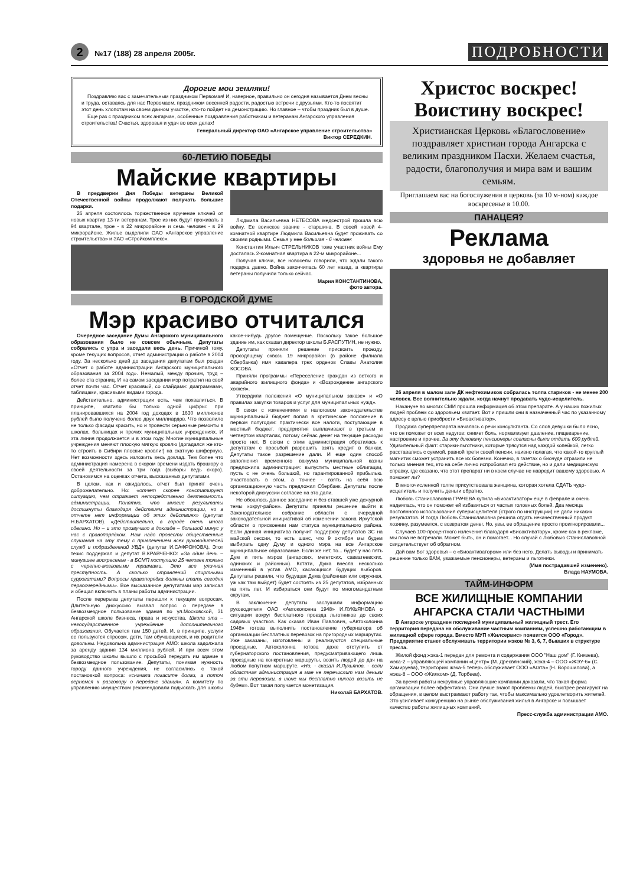2 №17 (188) 28 апреля 2005г.
ПОДРОБНОСТИ
Дорогие мои земляки!
Поздравляю вас с замечательным праздником Первомая! И, наверное, правильно он сегодня называется Днем весны и труда, оставаясь для нас Первомаем, праздником весенней радости, радостью встречи с друзьями. Кто-то посвятит этот день хлопотам на своем дачном участке, кто-то пойдет на демонстрацию. Но главное – чтобы праздник был в душе.
Еще раз с праздником всех ангарчан, особенные поздравления работникам и ветеранам Ангарского управления строительства! Счастья, здоровья и удач во всех делах!
Генеральный директор ОАО «Ангарское управление строительства»
Виктор СЕРЕДКИН.
60-ЛЕТИЮ ПОБЕДЫ
Майские квартиры
В преддверии Дня Победы ветераны Великой Отечественной войны продолжают получать большие подарки.
26 апреля состоялось торжественное вручение ключей от новых квартир 13-ти ветеранам. Трое из них будут проживать в 94 квартале, трое - в 22 микрорайоне и семь человек - в 29 микрорайоне. Жилье выделили ОАО «Ангарское управление строительства» и ЗАО «Стройкомплекс».
Людмила Васильевна НЕТЕСОВА медсестрой прошла всю войну. Ее воинское звание - старшина. В своей новой 4-комнатной квартире Людмила Васильевна будет проживать со своими родными. Семья у нее большая - 6 человек
Константин Ильич СТРЕЛЬНИКОВ тоже участник войны Ему досталась 2-комнатная квартира в 22-м микрорайоне...
Получая ключи, все новоселы говорили, что ждали такого подарка давно. Война закончилась 60 лет назад, а квартиры ветераны получили только сейчас.
Мария КОНСТАНТИНОВА,
фото автора.
В ГОРОДСКОЙ ДУМЕ
Мэр красиво отчитался
Очередное заседание Думы Ангарского муниципального образования было не совсем обычным. Депутаты собрались с утра и заседали весь день. Причиной тому, кроме текущих вопросов, отчет администрации о работе в 2004 году. За несколько дней до заседания депутатам был роздан «Отчет о работе администрации Ангарского муниципального образования за 2004 год». Немалый, между прочим, труд – более ста страниц. И на самом заседании мэр потратил на свой отчет почти час. Отчет красивый, со слайдами: диаграммами, таблицами, красивыми видами города.
Действительно, администрации есть, чем похвалиться. В принципе, хватило бы только одной цифры: при планировавшихся на 2004 год доходах в 1630 миллионов рублей было получено более двух миллиардов. Что позволило не только фасады красить, но и провести серьезные ремонты в школах, больницах и прочих муниципальных учреждениях. И эта линия продолжается и в этом году. Многие муниципальные учреждения меняют плоскую мягкую кровлю (догадался же кто-то строить в Сибири плоские кровли!) на скатную шиферную. Нет возможности здесь изложить весь доклад. Тем более что администрация намерена в скором времени издать брошюру о своей деятельности за три года (выборы ведь скоро). Остановимся на оценках отчета, высказанных депутатами.
В целом, как и ожидалось, отчет был принят очень доброжелательно. Но: «отчет скорее констатирует ситуацию, чем отражает непосредственно деятельность администрации. Понятно, что многие результаты достигнуты благодаря действиям администрации, но в отчете нет информации об этих действиях» (депутат Н.БАРХАТОВ). «Действительно, в городе очень много сделано. Но – и это прозвучало в докладе – большой минус у нас с правопорядком. Нам надо провести общественные слушания на эту тему с привлечением всех руководителей служб и подразделений УВД» (депутат И.САФРОНОВА). Этот тезис поддержал и депутат В.КРАВЧЕНКО: «За один день – минувшее воскресенье - в БСМП поступило 25 человек только с черепно-мозговыми травмами. Это все уличная преступность. А сколько отравлений спиртными суррогатами? Вопросы правопорядка должны стать сегодня первоочередными». Все высказанное депутатами мэр записал и обещал включить в планы работы администрации.
После перерыва депутаты перешли к текущим вопросам. Длительную дискуссию вызвал вопрос о передаче в безвозмездное пользование здания по ул.Московской, 31 Ангарской школе бизнеса, права и искусства. Школа эта – негосударственное учреждение дополнительного образования. Обучается там 150 детей. И, в принципе, услуги ее пользуются спросом, дети, там обучающиеся, и их родители довольны. Недовольна администрация АМО: школа задолжала за аренду здания 134 миллиона рублей. И при всем этом руководство школы вышло с просьбой передать им здание в безвозмездное пользование. Депутаты, понимая нужность городу данного учреждения, не согласились с такой постановкой вопроса: «сначала погасите долги, а потом вернемся к разговору о передаче здания». А комитету по управлению имуществом рекомендовали подыскать для школы какое-нибудь другое помещение. Поскольку такое большое здание им, как сказал директор школы Б.РАСПУТИН, не нужно.
Депутаты приняли решение присвоить проезду, проходящему сквозь 19 микрорайон (в районе филиала Сбербанка) имя кавалера трех орденов Славы Анатолия КОСОВА.
Приняли программы «Переселение граждан из ветхого и аварийного жилищного фонда» и «Возрождение ангарского хоккея».
Утвердили положения «О муниципальном заказе» и «О правилах закупки товаров и услуг для муниципальных нужд».
В связи с изменениями в налоговом законодательстве муниципальный бюджет попал в критическое положение в первом полугодии: практически все налоги, поступающие в местный бюджет, предприятия выплачивают в третьем и четвертом кварталах, потому сейчас денег на текущие расходы просто нет. В связи с этим администрация обратилась к депутатам с просьбой разрешить взять кредит в банках. Депутаты такое разрешение дали. И еще один способ заполнения временного вакуума муниципальной казны предложила администрация: выпустить местные облигации, пусть с не очень большой, но гарантированной прибылью. Участвовать в этом, а точнее - взять на себя всю организационную часть предложил Сбербанк. Депутаты после некоторой дискуссии согласие на это дали.
Не обошлось данное заседание и без ставшей уже дежурной темы «округ-район». Депутаты приняли решение выйти в Законодательное собрание области с очередной законодательной инициативой об изменении закона Иркутской области о присвоении нам статуса муниципального района. Если данная инициатива получит поддержку депутатов ЗС на майской сессии, то есть шанс, что 9 октября мы будем выбирать одну Думу и одного мэра на все Ангарское муниципальное образование. Если же нет, то... будет у нас пять Дум и пять мэров (ангарских, мегетских, савватеевских, одинских и районных). Кстати, Дума внесла несколько изменений в устав АМО, касающихся будущих выборов. Депутаты решили, что будущая Дума (районная или окружная, уж как там выйдет) будет состоять из 25 депутатов, избранных на пять лет. И избираться они будут по многомандатным округам.
В заключение депутаты заслушали информацию руководителя ОАО «Автоколонна 1948» И.ЛУКЬЯНОВА о ситуации вокруг бесплатного проезда льготников до своих садовых участков. Как сказал Иван Павлович, «Автоколонна 1948» готова выполнить постановление губернатора об организации бесплатных перевозок на пригородных маршрутах. Уже заказаны, изготовлены и реализуются специальные проездные. Автоколонна готова даже отступить от губернаторского постановления, предусматривающего лишь проездные на конкретные маршруты, возить людей до дач на любом попутном маршруте. «Но, - сказал И.Лукьянов, - если областная администрация в мае не перечислит нам деньги за эти перевозки, в июне мы бесплатно никого возить не будем». Вот такая получается монетизация.
Николай БАРХАТОВ.
Христос воскрес!
Воистину воскрес!
Христианская Церковь «Благословение» поздравляет христиан города Ангарска с великим праздником Пасхи. Желаем счастья, радости, благополучия и мира вам и вашим семьям.
Приглашаем вас на богослужения в церковь (за 10 м-ном) каждое воскресенье в 10.00.
ПАНАЦЕЯ?
Реклама
здоровья не добавляет
26 апреля в малом зале ДК нефтехимиков собралась толпа стариков - не менее 200 человек. Все волнительно ждали, когда начнут продавать чудо-исцелитель.
Накануне во многих СМИ прошла информация об этом препарате. А у наших пожилых людей проблем со здоровьем хватает. Вот и пришли они в назначенный час по указанному адресу с целью приобрести «Биоактиватор».
Продажа суперпрепарата началась с речи консультанта. Со слов девушки было ясно, что он поможет от всех недугов: снимет боль, нормализует давление, пищеварение, настроение и прочее. За эту диковину пенсионеры согласны были отдать 600 рублей. Удивительный факт: старики-льготники, которые трясутся над каждой копейкой, легко расставались с суммой, равной трети своей пенсии, наивно полагая, что какой-то круглый магнитик сможет устранить все их болезни. Конечно, в газетах о биочуде отразили не только мнения тех, кто на себе лично испробовал его действие, но и дали медицинскую справку, где сказано, что этот препарат ни в коем случае не навредит вашему здоровью. А поможет ли?
В многочисленной толпе присутствовала женщина, которая хотела СДАТЬ чудо-исцелитель и получить деньги обратно.
Любовь Станиславовна ГРАЧЕВА купила «Биоактиватор» еще в феврале и очень надеялась, что он поможет ей избавиться от частых головных болей. Два месяца постоянного использования суперисцелителя (строго по инструкции) не дали никаких результатов. И тогда Любовь Станиславовна решила отдать некачественный продукт хозяину, разумеется, с возвратом денег. Но, увы, ее обращение просто проигнорировали...
Случаев 100-процентного излечения благодаря «Биоактиватору», кроме как в рекламе, мы пока не встречали. Может быть, он и помогает... Но случай с Любовью Станиславовной свидетельствует об обратном.
Дай вам Бог здоровья – с «Биоактиватором» или без него. Делать выводы и принимать решение только ВАМ, уважаемые пенсионеры, ветераны и льготники.
(Имя пострадавшей изменено).
Влада НАУМОВА.
ТАЙМ-ИНФОРМ
ВСЕ ЖИЛИЩНЫЕ КОМПАНИИ АНГАРСКА СТАЛИ ЧАСТНЫМИ
В Ангарске упразднен последний муниципальный жилищный трест. Его территория передана на обслуживание частным компаниям, успешно работающим в жилищной сфере города. Вместо МУП «Жилсервис» появится ООО «Город». Предприятие станет обслуживать территории жэков № 3, 6, 7, бывших в структуре треста.
Жилой фонд жэка-1 передан для ремонта и содержания ООО "Наш дом" (Г. Князева), жэка-2 – управляющей компании «Центр» (М. Дресвянский), жэка-4 – ООО «ЖЭУ-6» (С. Хамируева), территорию жэка-5 теперь обслуживает ООО «Агата» (Н. Ворошилова), а жэка-8 – ООО «Жилком» (Д. Торбеев).
За время работы некрупные управляющие компании доказали, что такая форма организации более эффективна. Они лучше знают проблемы людей, быстрее реагируют на обращения, в целом выстраивают работу так, чтобы максимально удовлетворить жителей. Это усиливает конкуренцию на рынке обслуживания жилья в Ангарске и повышает качество работы жилищных компаний.
Пресс-служба администрации АМО.